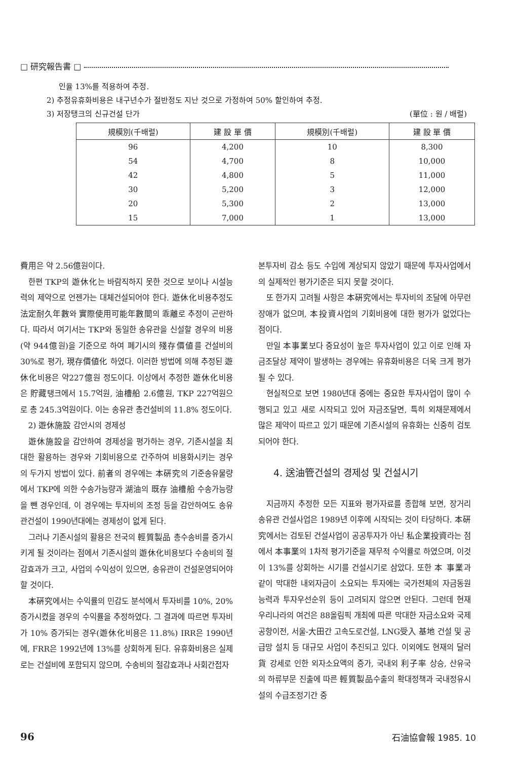□ 研究報告書 □
인율 13%를 적용하여 추정.
2) 추정유휴화비용은 내구년수가 절반정도 지난 것으로 가정하여 50% 할인하여 추정.
3) 저장탱크의 신규건설 단가 (單位 : 원 / 배럴)
| 規模別(千배럴) | 建 設 單 價 | 規模別(千배럴) | 建 設 單 價 |
| --- | --- | --- | --- |
| 96 | 4,200 | 10 | 8,300 |
| 54 | 4,700 | 8 | 10,000 |
| 42 | 4,800 | 5 | 11,000 |
| 30 | 5,200 | 3 | 12,000 |
| 20 | 5,300 | 2 | 13,000 |
| 15 | 7,000 | 1 | 13,000 |
費用은 약 2.56億원이다.
한편 TKP의 遊休化는 바람직하지 못한 것으로 보이나 시설능력의 제약으로 언젠가는 대체건설되어야 한다. 遊休化비용추정도 法定耐久年數와 實際使用可能年數間의 乖離로 추정이 곤란하다. 따라서 여기서는 TKP와 동일한 송유관을 신설할 경우의 비용(약 944億원)을 기준으로 하여 폐기시의 殘存價値를 건설비의 30%로 평가, 現存價値化 하였다. 이러한 방법에 의해 추정된 遊休化비용은 약227億원 정도이다. 이상에서 추정한 遊休化비용은 貯藏탱크에서 15.7억원, 油槽船 2.6億원, TKP 227억원으로 총 245.3억원이다. 이는 송유관 총건설비의 11.8% 정도이다.
2) 遊休施設 감안시의 경제성
遊休施設을 감안하여 경제성을 평가하는 경우, 기존시설을 최대한 활용하는 경우와 기회비용으로 간주하여 비용화시키는 경우의 두가지 방법이 있다. 前者의 경우에는 本硏究의 기준송유물량에서 TKP에 의한 수송가능량과 湖油의 既存 油槽船 수송가능량을 뺀 경우인데, 이 경우에는 투자비의 조정 등을 감안하여도 송유관건설이 1990년대에는 경제성이 없게 된다.
그러나 기존시설의 활용은 전국의 輕質製品 총수송비를 증가시키게 될 것이라는 점에서 기존시설의 遊休化비용보다 수송비의 절감효과가 크고, 사업의 수익성이 있으면, 송유관이 건설운영되어야 할 것이다.
本硏究에서는 수익률의 민감도 분석에서 투자비를 10%, 20% 증가시켰을 경우의 수익률을 추정하였다. 그 결과에 따르면 투자비가 10% 증가되는 경우(遊休化비용은 11.8%) IRR은 1990년에, FRR은 1992년에 13%를 상회하게 된다. 유휴화비용은 실제로는 건설비에 포함되지 않으며, 수송비의 절감효과나 사회간접자
본투자비 감소 등도 수입에 계상되지 않았기 때문에 투자사업에서의 실제적인 평가기준은 되지 못할 것이다.
또 한가지 고려될 사항은 本硏究에서는 투자비의 조달에 아무런 장애가 없으며, 本投資사업의 기회비용에 대한 평가가 없었다는 점이다.
만일 本事業보다 중요성이 높은 투자사업이 있고 이로 인해 자금조달상 제약이 발생하는 경우에는 유휴화비용은 더욱 크게 평가될 수 있다.
현실적으로 보면 1980년대 중에는 중요한 투자사업이 많이 수행되고 있고 새로 시작되고 있어 자금조달면, 특히 외채문제에서 많은 제약이 따르고 있기 때문에 기존시설의 유휴화는 신중히 검토되어야 한다.
4. 送油管건설의 경제성 및 건설시기
지금까지 추정한 모든 지표와 평가자료를 종합해 보면, 장거리 송유관 건설사업은 1989년 이후에 시작되는 것이 타당하다. 本硏究에서는 검토된 건설사업이 공공투자가 아닌 私企業投資라는 점에서 本事業의 1차적 평가기준을 재무적 수익률로 하였으며, 이것이 13%를 상회하는 시기를 건설시기로 삼았다. 또한 本 事業과 같이 막대한 내외자금이 소요되는 투자에는 국가전체의 자금동원 능력과 투자우선순위 등이 고려되지 않으면 안된다. 그런데 현재 우리나라의 여건은 88올림픽 개최에 따른 막대한 자금소요와 국제공항이전, 서울-大田간 고속도로건설, LNG受入 基地 건설 및 공급망 설치 등 대규모 사업이 추진되고 있다. 이외에도 현재의 달러貨 강세로 인한 외자소요액의 증가, 국내외 利子率 상승, 산유국의 하류부문 진출에 따른 輕質製品수출의 확대정책과 국내정유시설의 수급조정기간 중
96 石油協會報 1985. 10